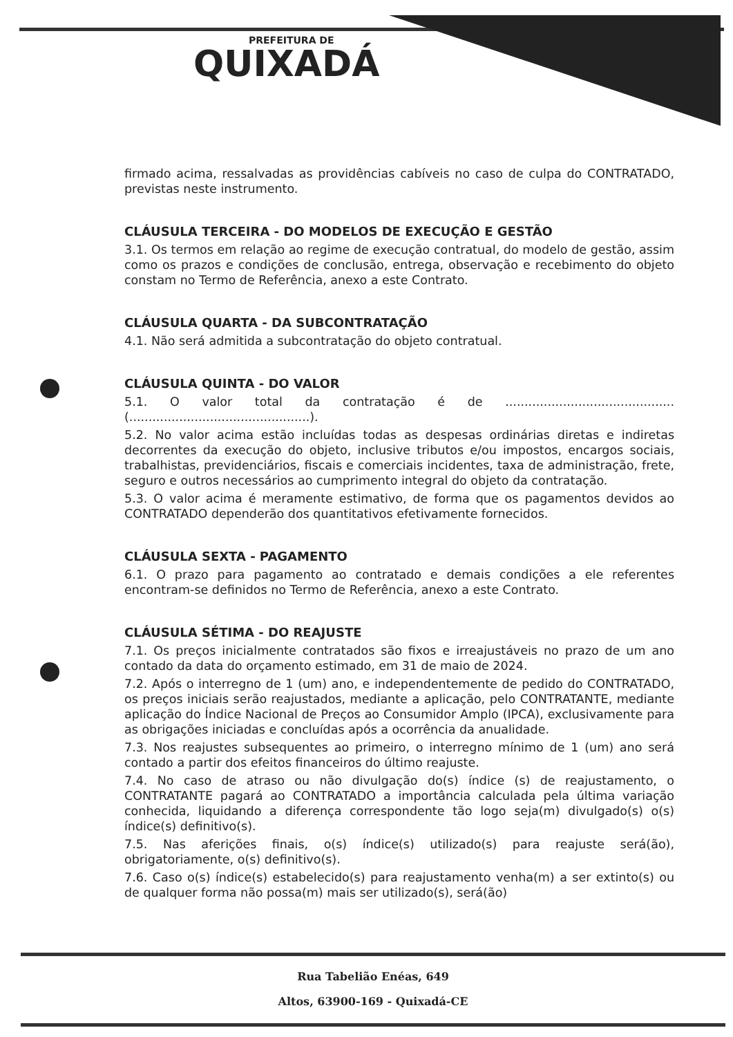PREFEITURA DE
QUIXADÁ
firmado acima, ressalvadas as providências cabíveis no caso de culpa do CONTRATADO, previstas neste instrumento.
CLÁUSULA TERCEIRA - DO MODELOS DE EXECUÇÃO E GESTÃO
3.1. Os termos em relação ao regime de execução contratual, do modelo de gestão, assim como os prazos e condições de conclusão, entrega, observação e recebimento do objeto constam no Termo de Referência, anexo a este Contrato.
CLÁUSULA QUARTA - DA SUBCONTRATAÇÃO
4.1. Não será admitida a subcontratação do objeto contratual.
CLÁUSULA QUINTA - DO VALOR
5.1. O valor total da contratação é de ............................................ (...............................................).
5.2. No valor acima estão incluídas todas as despesas ordinárias diretas e indiretas decorrentes da execução do objeto, inclusive tributos e/ou impostos, encargos sociais, trabalhistas, previdenciários, fiscais e comerciais incidentes, taxa de administração, frete, seguro e outros necessários ao cumprimento integral do objeto da contratação.
5.3. O valor acima é meramente estimativo, de forma que os pagamentos devidos ao CONTRATADO dependerão dos quantitativos efetivamente fornecidos.
CLÁUSULA SEXTA - PAGAMENTO
6.1. O prazo para pagamento ao contratado e demais condições a ele referentes encontram-se definidos no Termo de Referência, anexo a este Contrato.
CLÁUSULA SÉTIMA - DO REAJUSTE
7.1. Os preços inicialmente contratados são fixos e irreajustáveis no prazo de um ano contado da data do orçamento estimado, em 31 de maio de 2024.
7.2. Após o interregno de 1 (um) ano, e independentemente de pedido do CONTRATADO, os preços iniciais serão reajustados, mediante a aplicação, pelo CONTRATANTE, mediante aplicação do Índice Nacional de Preços ao Consumidor Amplo (IPCA), exclusivamente para as obrigações iniciadas e concluídas após a ocorrência da anualidade.
7.3. Nos reajustes subsequentes ao primeiro, o interregno mínimo de 1 (um) ano será contado a partir dos efeitos financeiros do último reajuste.
7.4. No caso de atraso ou não divulgação do(s) índice (s) de reajustamento, o CONTRATANTE pagará ao CONTRATADO a importância calculada pela última variação conhecida, liquidando a diferença correspondente tão logo seja(m) divulgado(s) o(s) índice(s) definitivo(s).
7.5. Nas aferições finais, o(s) índice(s) utilizado(s) para reajuste será(ão), obrigatoriamente, o(s) definitivo(s).
7.6. Caso o(s) índice(s) estabelecido(s) para reajustamento venha(m) a ser extinto(s) ou de qualquer forma não possa(m) mais ser utilizado(s), será(ão)
Rua Tabelião Enéas, 649
Altos, 63900-169 - Quixadá-CE